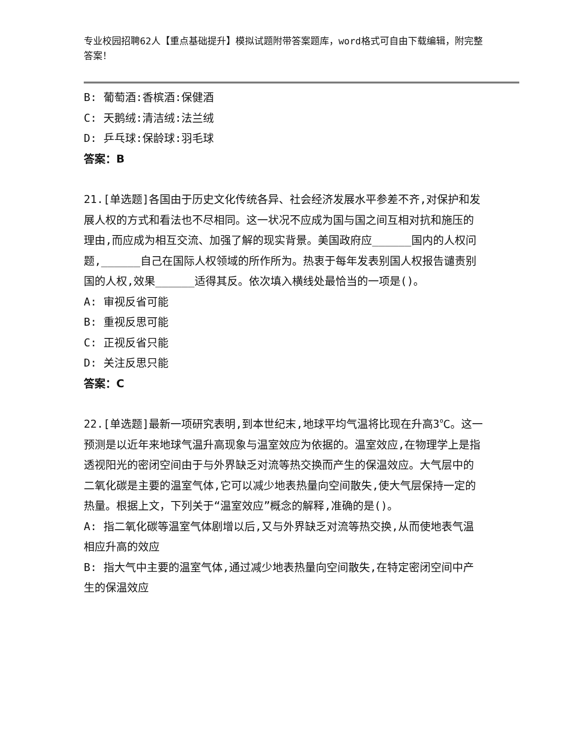专业校园招聘62人【重点基础提升】模拟试题附带答案题库，word格式可自由下载编辑，附完整答案！
B: 葡萄酒:香槟酒:保健酒
C: 天鹅绒:清洁绒:法兰绒
D: 乒乓球:保龄球:羽毛球
答案：B
21.[单选题]各国由于历史文化传统各异、社会经济发展水平参差不齐,对保护和发展人权的方式和看法也不尽相同。这一状况不应成为国与国之间互相对抗和施压的理由,而应成为相互交流、加强了解的现实背景。美国政府应______国内的人权问题,______自己在国际人权领域的所作所为。热衷于每年发表别国人权报告谴责别国的人权,效果______适得其反。依次填入横线处最恰当的一项是()。
A: 审视反省可能
B: 重视反思可能
C: 正视反省只能
D: 关注反思只能
答案：C
22.[单选题]最新一项研究表明,到本世纪末,地球平均气温将比现在升高3℃。这一预测是以近年来地球气温升高现象与温室效应为依据的。温室效应,在物理学上是指透视阳光的密闭空间由于与外界缺乏对流等热交换而产生的保温效应。大气层中的二氧化碳是主要的温室气体,它可以减少地表热量向空间散失,使大气层保持一定的热量。根据上文，下列关于“温室效应”概念的解释,准确的是()。
A: 指二氧化碳等温室气体剧增以后,又与外界缺乏对流等热交换,从而使地表气温相应升高的效应
B: 指大气中主要的温室气体,通过减少地表热量向空间散失,在特定密闭空间中产生的保温效应